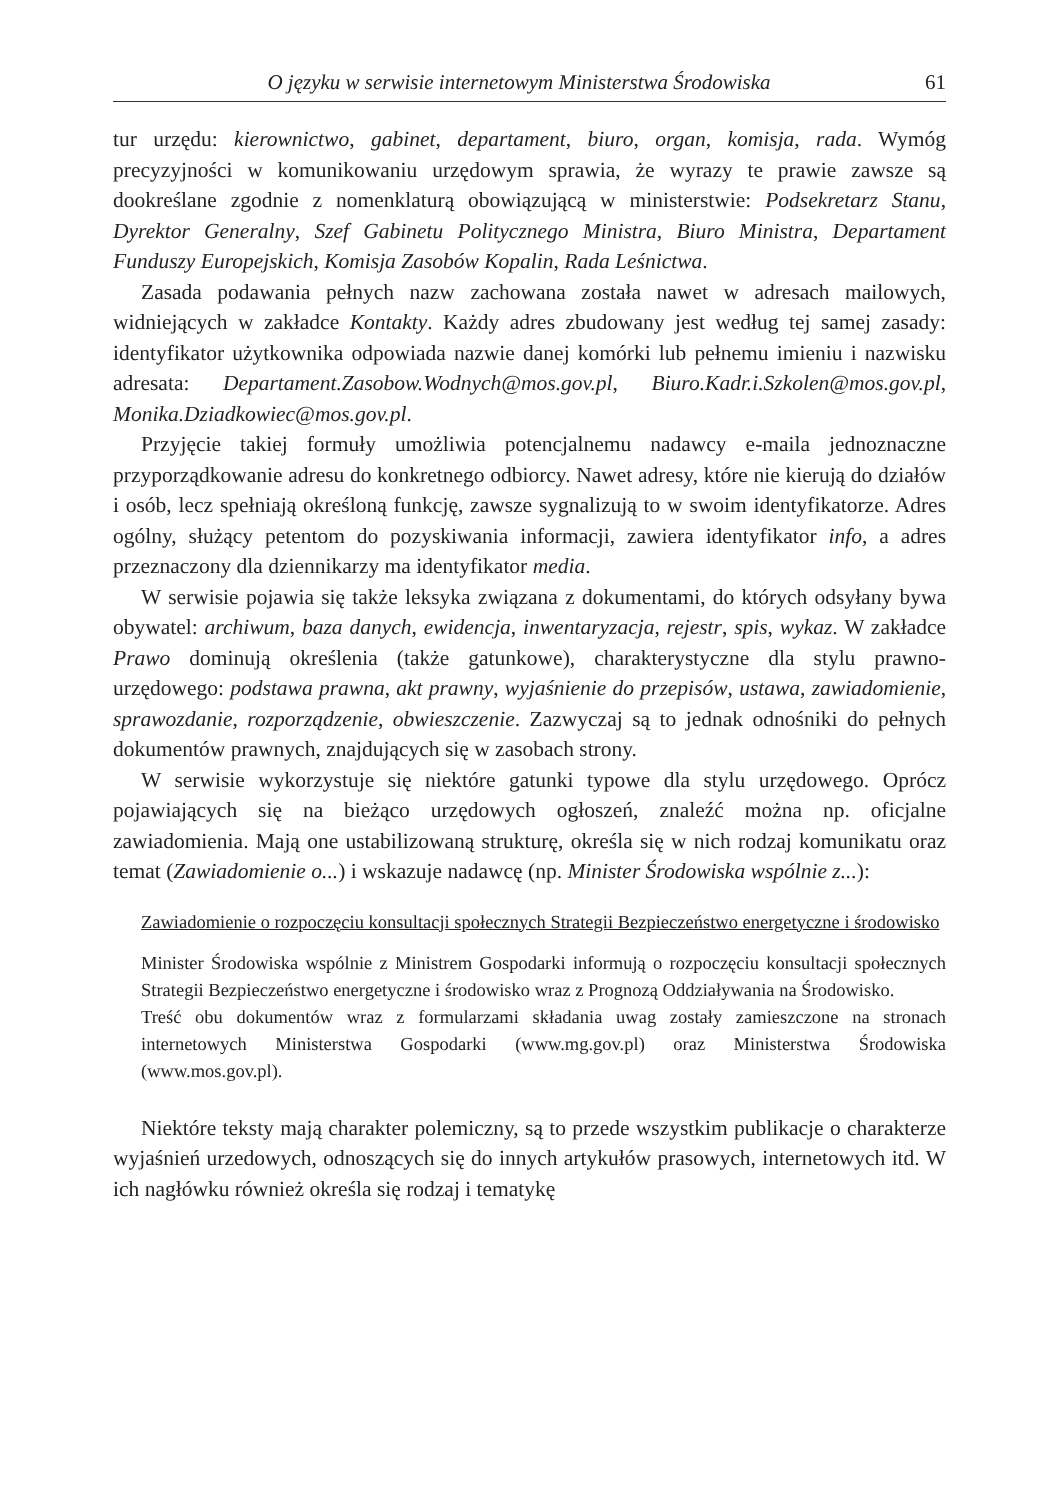O języku w serwisie internetowym Ministerstwa Środowiska 61
tur urzędu: kierownictwo, gabinet, departament, biuro, organ, komisja, rada. Wymóg precyzyjności w komunikowaniu urzędowym sprawia, że wyrazy te prawie zawsze są dookreślane zgodnie z nomenklaturą obowiązującą w ministerstwie: Podsekretarz Stanu, Dyrektor Generalny, Szef Gabinetu Politycznego Ministra, Biuro Ministra, Departament Funduszy Europejskich, Komisja Zasobów Kopalin, Rada Leśnictwa.
Zasada podawania pełnych nazw zachowana została nawet w adresach mailowych, widniejących w zakładce Kontakty. Każdy adres zbudowany jest według tej samej zasady: identyfikator użytkownika odpowiada nazwie danej komórki lub pełnemu imieniu i nazwisku adresata: Departament.Zasobow.Wodnych@mos.gov.pl, Biuro.Kadr.i.Szkolen@mos.gov.pl, Monika.Dziadkowiec@mos.gov.pl.
Przyjęcie takiej formuły umożliwia potencjalnemu nadawcy e-maila jednoznaczne przyporządkowanie adresu do konkretnego odbiorcy. Nawet adresy, które nie kierują do działów i osób, lecz spełniają określoną funkcję, zawsze sygnalizują to w swoim identyfikatorze. Adres ogólny, służący petentom do pozyskiwania informacji, zawiera identyfikator info, a adres przeznaczony dla dziennikarzy ma identyfikator media.
W serwisie pojawia się także leksyka związana z dokumentami, do których odsyłany bywa obywatel: archiwum, baza danych, ewidencja, inwentaryzacja, rejestr, spis, wykaz. W zakładce Prawo dominują określenia (także gatunkowe), charakterystyczne dla stylu prawno-urzędowego: podstawa prawna, akt prawny, wyjaśnienie do przepisów, ustawa, zawiadomienie, sprawozdanie, rozporządzenie, obwieszczenie. Zazwyczaj są to jednak odnośniki do pełnych dokumentów prawnych, znajdujących się w zasobach strony.
W serwisie wykorzystuje się niektóre gatunki typowe dla stylu urzędowego. Oprócz pojawiających się na bieżąco urzędowych ogłoszeń, znaleźć można np. oficjalne zawiadomienia. Mają one ustabilizowaną strukturę, określa się w nich rodzaj komunikatu oraz temat (Zawiadomienie o...) i wskazuje nadawcę (np. Minister Środowiska wspólnie z...):
Zawiadomienie o rozpoczęciu konsultacji społecznych Strategii Bezpieczeństwo energetyczne i środowisko
Minister Środowiska wspólnie z Ministrem Gospodarki informują o rozpoczęciu konsultacji społecznych Strategii Bezpieczeństwo energetyczne i środowisko wraz z Prognozą Oddziaływania na Środowisko.
Treść obu dokumentów wraz z formularzami składania uwag zostały zamieszczone na stronach internetowych Ministerstwa Gospodarki (www.mg.gov.pl) oraz Ministerstwa Środowiska (www.mos.gov.pl).
Niektóre teksty mają charakter polemiczny, są to przede wszystkim publikacje o charakterze wyjaśnień urzedowych, odnoszących się do innych artykułów prasowych, internetowych itd. W ich nagłówku również określa się rodzaj i tematykę